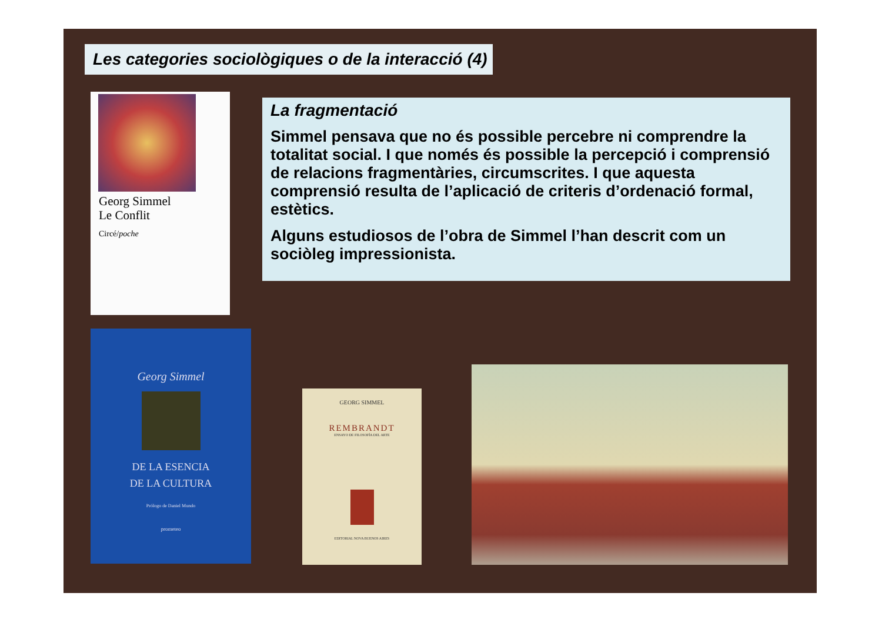Les categories sociològiques o de la interacció (4)
Georg Simmel
Le Conflit
Circé/poche
La fragmentació
Simmel pensava que no és possible percebre ni comprendre la totalitat social. I que només és possible la percepció i comprensió de relacions fragmentàries, circumscrites. I que aquesta comprensió resulta de l’aplicació de criteris d’ordenació formal, estètics.
Alguns estudiosos de l’obra de Simmel l’han descrit com un sociòleg impressionista.
Georg Simmel
DE LA ESENCIA
DE LA CULTURA
Prólogo de Daniel Mundo
prometeo
GEORG SIMMEL
REMBRANDT
ENSAYO DE FILOSOFÍA DEL ARTE
EDITORIAL NOVA BUENOS AIRES